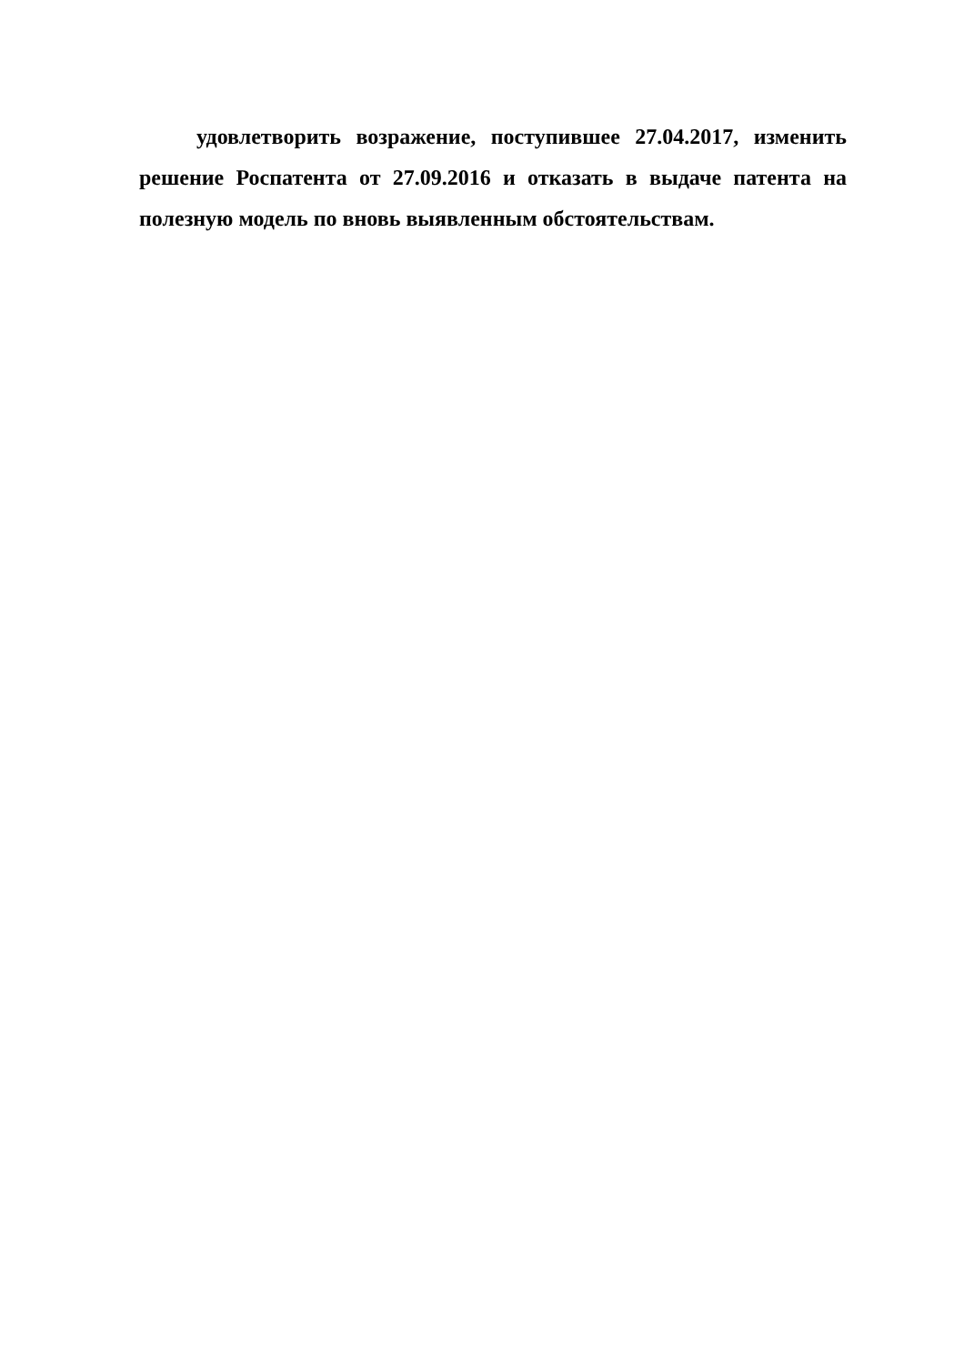удовлетворить возражение, поступившее 27.04.2017, изменить решение Роспатента от 27.09.2016 и отказать в выдаче патента на полезную модель по вновь выявленным обстоятельствам.